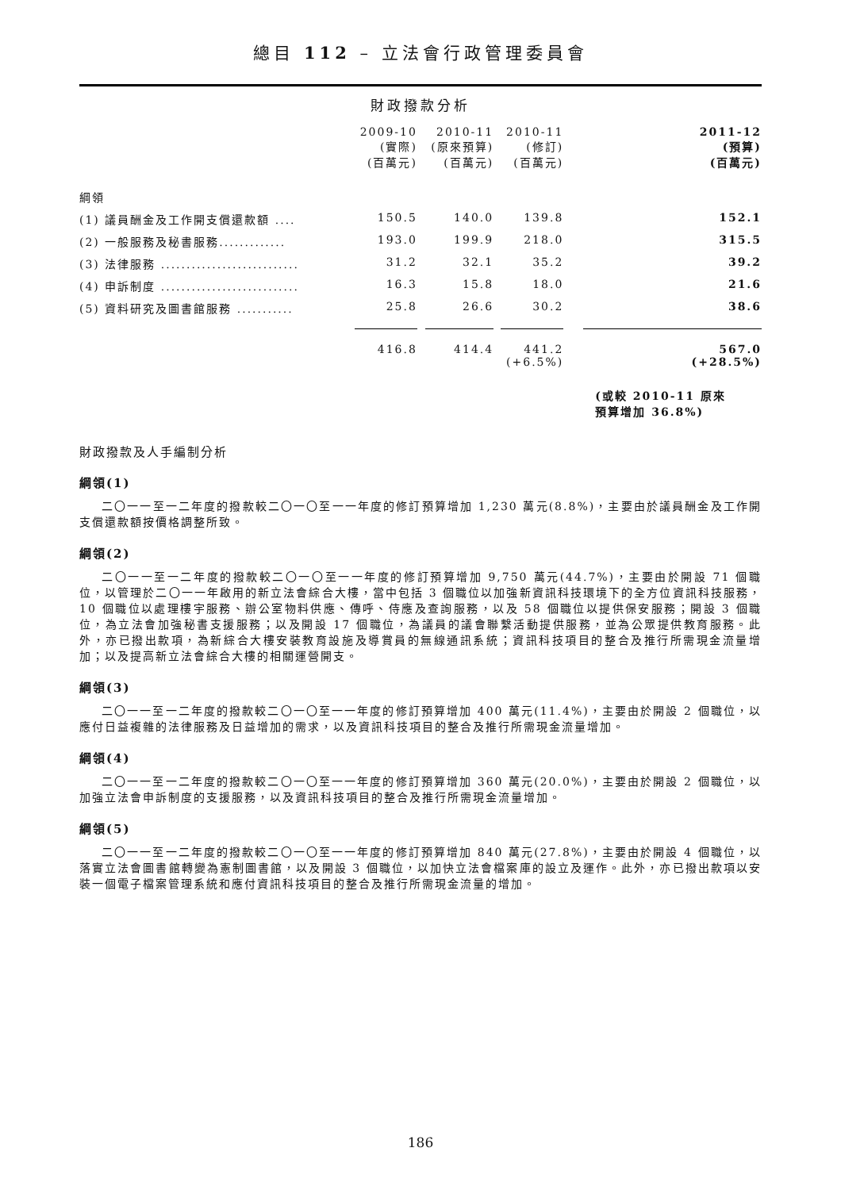總目 112 – 立法會行政管理委員會
財政撥款分析
| | 2009-10 (實際) (百萬元) | 2010-11 (原來預算) (百萬元) | 2010-11 (修訂) (百萬元) | 2011-12 (預算) (百萬元) |
| --- | --- | --- | --- | --- |
| 綱領 | | | | |
| (1) 議員酬金及工作開支償還款額 .... | 150.5 | 140.0 | 139.8 | 152.1 |
| (2) 一般服務及秘書服務............. | 193.0 | 199.9 | 218.0 | 315.5 |
| (3) 法律服務 ........................... | 31.2 | 32.1 | 35.2 | 39.2 |
| (4) 申訴制度 ........................... | 16.3 | 15.8 | 18.0 | 21.6 |
| (5) 資料研究及圖書館服務 ........... | 25.8 | 26.6 | 30.2 | 38.6 |
| | 416.8 | 414.4 | 441.2 (+6.5%) | 567.0 (+28.5%) |
| | | | | (或較 2010-11 原來 預算增加 36.8%) |
財政撥款及人手編制分析
綱領(1)
二〇一一至一二年度的撥款較二〇一〇至一一年度的修訂預算增加 1,230 萬元(8.8%)，主要由於議員酬金及工作開支償還款額按價格調整所致。
綱領(2)
二〇一一至一二年度的撥款較二〇一〇至一一年度的修訂預算增加 9,750 萬元(44.7%)，主要由於開設 71 個職位，以管理於二〇一一年啟用的新立法會綜合大樓，當中包括 3 個職位以加強新資訊科技環境下的全方位資訊科技服務，10 個職位以處理樓宇服務、辦公室物料供應、傳呼、侍應及查詢服務，以及 58 個職位以提供保安服務；開設 3 個職位，為立法會加強秘書支援服務；以及開設 17 個職位，為議員的議會聯繫活動提供服務，並為公眾提供教育服務。此外，亦已撥出款項，為新綜合大樓安裝教育設施及導賞員的無線通訊系統；資訊科技項目的整合及推行所需現金流量增加；以及提高新立法會綜合大樓的相關運營開支。
綱領(3)
二〇一一至一二年度的撥款較二〇一〇至一一年度的修訂預算增加 400 萬元(11.4%)，主要由於開設 2 個職位，以應付日益複雜的法律服務及日益增加的需求，以及資訊科技項目的整合及推行所需現金流量增加。
綱領(4)
二〇一一至一二年度的撥款較二〇一〇至一一年度的修訂預算增加 360 萬元(20.0%)，主要由於開設 2 個職位，以加強立法會申訴制度的支援服務，以及資訊科技項目的整合及推行所需現金流量增加。
綱領(5)
二〇一一至一二年度的撥款較二〇一〇至一一年度的修訂預算增加 840 萬元(27.8%)，主要由於開設 4 個職位，以落實立法會圖書館轉變為憲制圖書館，以及開設 3 個職位，以加快立法會檔案庫的設立及運作。此外，亦已撥出款項以安裝一個電子檔案管理系統和應付資訊科技項目的整合及推行所需現金流量的增加。
186